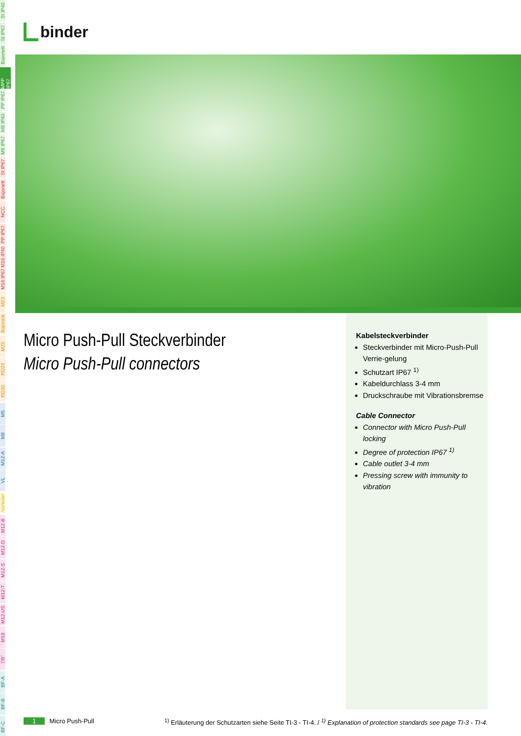SI IP40
SI IP67
Bajonett
MPP IP67
PP IP67
M9 IP40
M9 IP67
SI IP67
Bajonett
NCC
PP IP67
M16 IP40
M16 IP67
M23
Bajonett
M25
RD24
RD30
M5
M8
M12-A
VL
Verteiler
M12-B
M12-D
M12-S
M12-T
M12-US
M18
7/8"
BF-A
BF-B
BF-C
binder
Micro Push-Pull Steckverbinder
Micro Push-Pull connectors
Kabelsteckverbinder
Steckverbinder mit Micro-Push-Pull Verrie-gelung
Schutzart IP67 <sup>1)</sup>
Kabeldurchlass 3-4 mm
Druckschraube mit Vibrationsbremse
Cable Connector
Connector with Micro Push-Pull locking
Degree of protection IP67 <sup>1)</sup>
Cable outlet 3-4 mm
Pressing screw with immunity to vibration
1 Micro Push-Pull <sup>1)</sup> Erläuterung der Schutzarten siehe Seite TI-3 - TI-4. / <sup>1)</sup> Explanation of protection standards see page TI-3 - TI-4.